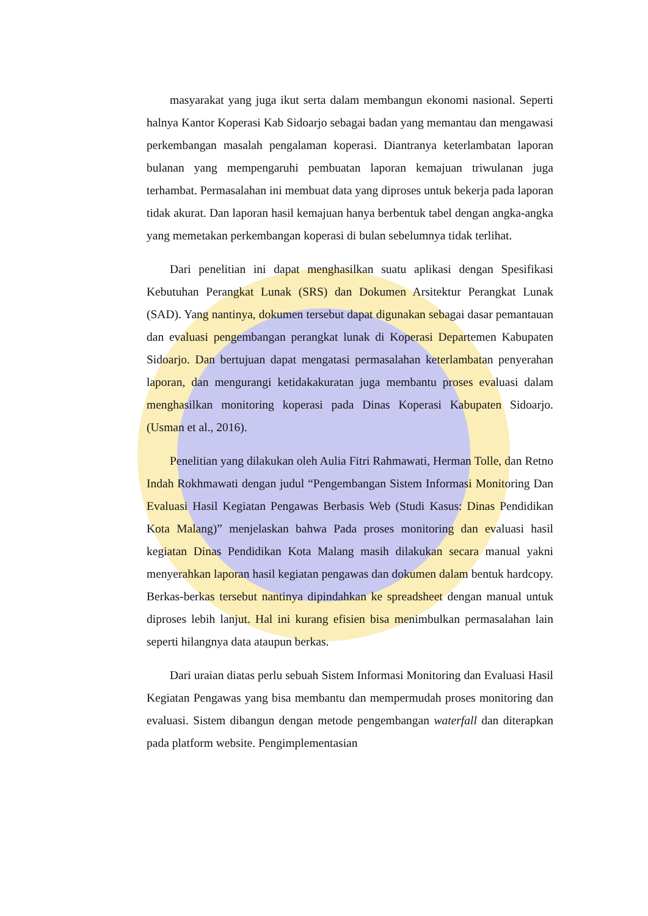masyarakat yang juga ikut serta dalam membangun ekonomi nasional. Seperti halnya Kantor Koperasi Kab Sidoarjo sebagai badan yang memantau dan mengawasi perkembangan masalah pengalaman koperasi. Diantranya keterlambatan laporan bulanan yang mempengaruhi pembuatan laporan kemajuan triwulanan juga terhambat. Permasalahan ini membuat data yang diproses untuk bekerja pada laporan tidak akurat. Dan laporan hasil kemajuan hanya berbentuk tabel dengan angka-angka yang memetakan perkembangan koperasi di bulan sebelumnya tidak terlihat.
Dari penelitian ini dapat menghasilkan suatu aplikasi dengan Spesifikasi Kebutuhan Perangkat Lunak (SRS) dan Dokumen Arsitektur Perangkat Lunak (SAD). Yang nantinya, dokumen tersebut dapat digunakan sebagai dasar pemantauan dan evaluasi pengembangan perangkat lunak di Koperasi Departemen Kabupaten Sidoarjo. Dan bertujuan dapat mengatasi permasalahan keterlambatan penyerahan laporan, dan mengurangi ketidakakuratan juga membantu proses evaluasi dalam menghasilkan monitoring koperasi pada Dinas Koperasi Kabupaten Sidoarjo. (Usman et al., 2016).
Penelitian yang dilakukan oleh Aulia Fitri Rahmawati, Herman Tolle, dan Retno Indah Rokhmawati dengan judul “Pengembangan Sistem Informasi Monitoring Dan Evaluasi Hasil Kegiatan Pengawas Berbasis Web (Studi Kasus: Dinas Pendidikan Kota Malang)” menjelaskan bahwa Pada proses monitoring dan evaluasi hasil kegiatan Dinas Pendidikan Kota Malang masih dilakukan secara manual yakni menyerahkan laporan hasil kegiatan pengawas dan dokumen dalam bentuk hardcopy. Berkas-berkas tersebut nantinya dipindahkan ke spreadsheet dengan manual untuk diproses lebih lanjut. Hal ini kurang efisien bisa menimbulkan permasalahan lain seperti hilangnya data ataupun berkas.
Dari uraian diatas perlu sebuah Sistem Informasi Monitoring dan Evaluasi Hasil Kegiatan Pengawas yang bisa membantu dan mempermudah proses monitoring dan evaluasi. Sistem dibangun dengan metode pengembangan waterfall dan diterapkan pada platform website. Pengimplementasian